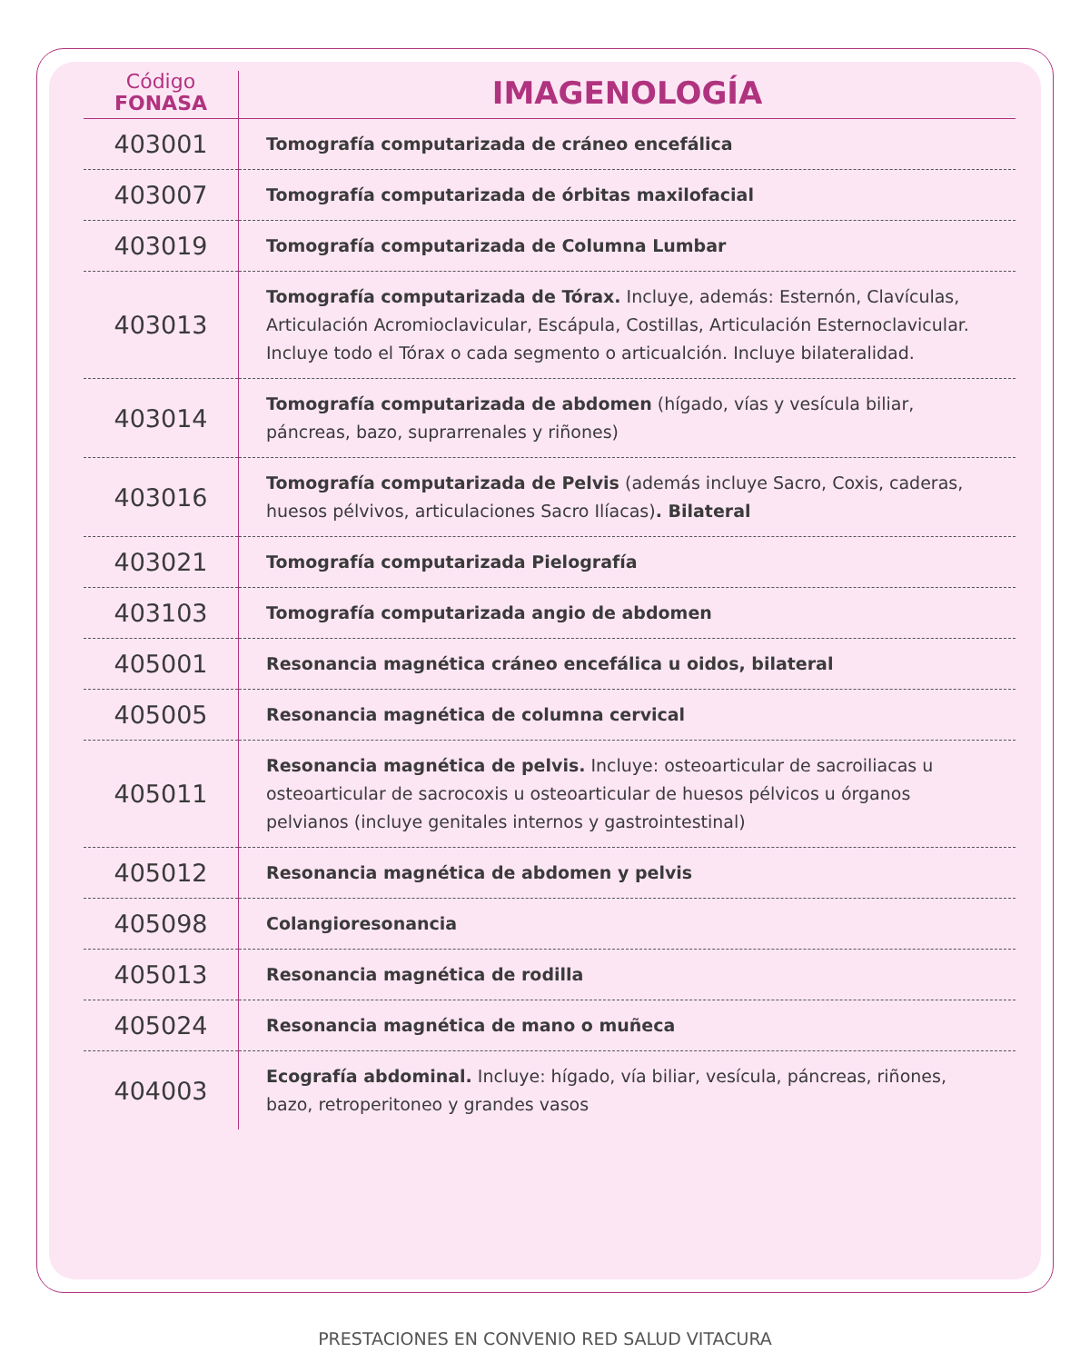| Código FONASA | IMAGENOLOGÍA |
| --- | --- |
| 403001 | Tomografía computarizada de cráneo encefálica |
| 403007 | Tomografía computarizada de órbitas maxilofacial |
| 403019 | Tomografía computarizada de Columna Lumbar |
| 403013 | Tomografía computarizada de Tórax. Incluye, además: Esternón, Clavículas, Articulación Acromioclavicular, Escápula, Costillas, Articulación Esternoclavicular. Incluye todo el Tórax o cada segmento o articualción. Incluye bilateralidad. |
| 403014 | Tomografía computarizada de abdomen (hígado, vías y vesícula biliar, páncreas, bazo, suprarrenales y riñones) |
| 403016 | Tomografía computarizada de Pelvis (además incluye Sacro, Coxis, caderas, huesos pélvivos, articulaciones Sacro Ilíacas) . Bilateral |
| 403021 | Tomografía computarizada Pielografía |
| 403103 | Tomografía computarizada angio de abdomen |
| 405001 | Resonancia magnética cráneo encefálica u oidos, bilateral |
| 405005 | Resonancia magnética de columna cervical |
| 405011 | Resonancia magnética de pelvis. Incluye: osteoarticular de sacroiliacas u osteoarticular de sacrocoxis u osteoarticular de huesos pélvicos u órganos pelvianos (incluye genitales internos y gastrointestinal) |
| 405012 | Resonancia magnética de abdomen y pelvis |
| 405098 | Colangioresonancia |
| 405013 | Resonancia magnética de rodilla |
| 405024 | Resonancia magnética de mano o muñeca |
| 404003 | Ecografía abdominal. Incluye: hígado, vía biliar, vesícula, páncreas, riñones, bazo, retroperitoneo y grandes vasos |
PRESTACIONES EN CONVENIO RED SALUD VITACURA